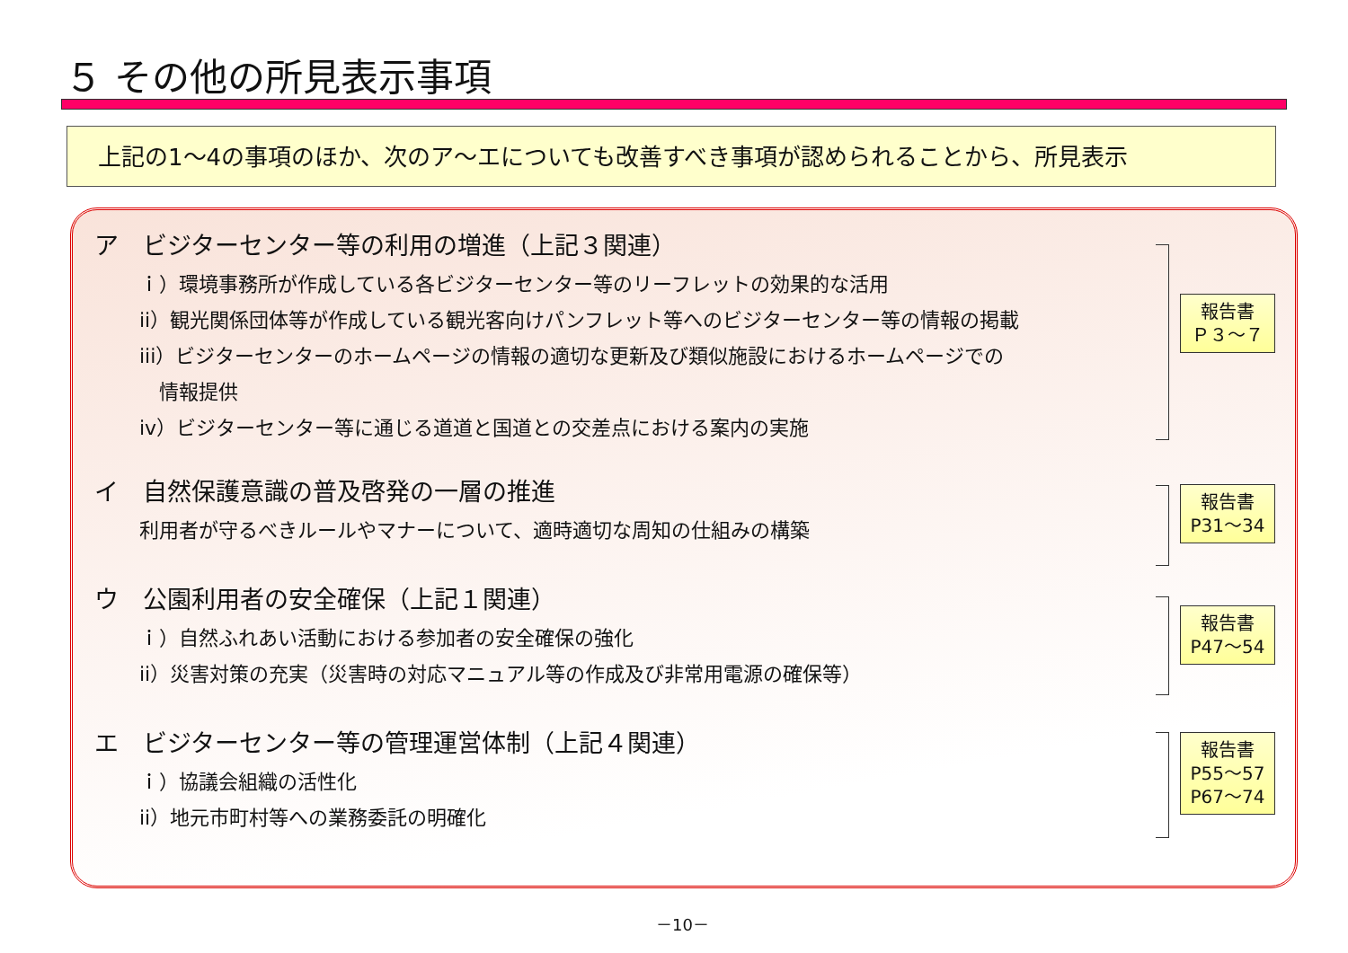５ その他の所見表示事項
上記の1～4の事項のほか、次のア～エについても改善すべき事項が認められることから、所見表示
ア　ビジターセンター等の利用の増進（上記３関連）
ｉ）環境事務所が作成している各ビジターセンター等のリーフレットの効果的な活用
ii）観光関係団体等が作成している観光客向けパンフレット等へのビジターセンター等の情報の掲載
iii）ビジターセンターのホームページの情報の適切な更新及び類似施設におけるホームページでの
　情報提供
iv）ビジターセンター等に通じる道道と国道との交差点における案内の実施
報告書
Ｐ３～７
イ　自然保護意識の普及啓発の一層の推進
利用者が守るべきルールやマナーについて、適時適切な周知の仕組みの構築
報告書
P31～34
ウ　公園利用者の安全確保（上記１関連）
ｉ）自然ふれあい活動における参加者の安全確保の強化
ii）災害対策の充実（災害時の対応マニュアル等の作成及び非常用電源の確保等）
報告書
P47～54
エ　ビジターセンター等の管理運営体制（上記４関連）
ｉ）協議会組織の活性化
ii）地元市町村等への業務委託の明確化
報告書
P55～57
P67～74
－10－